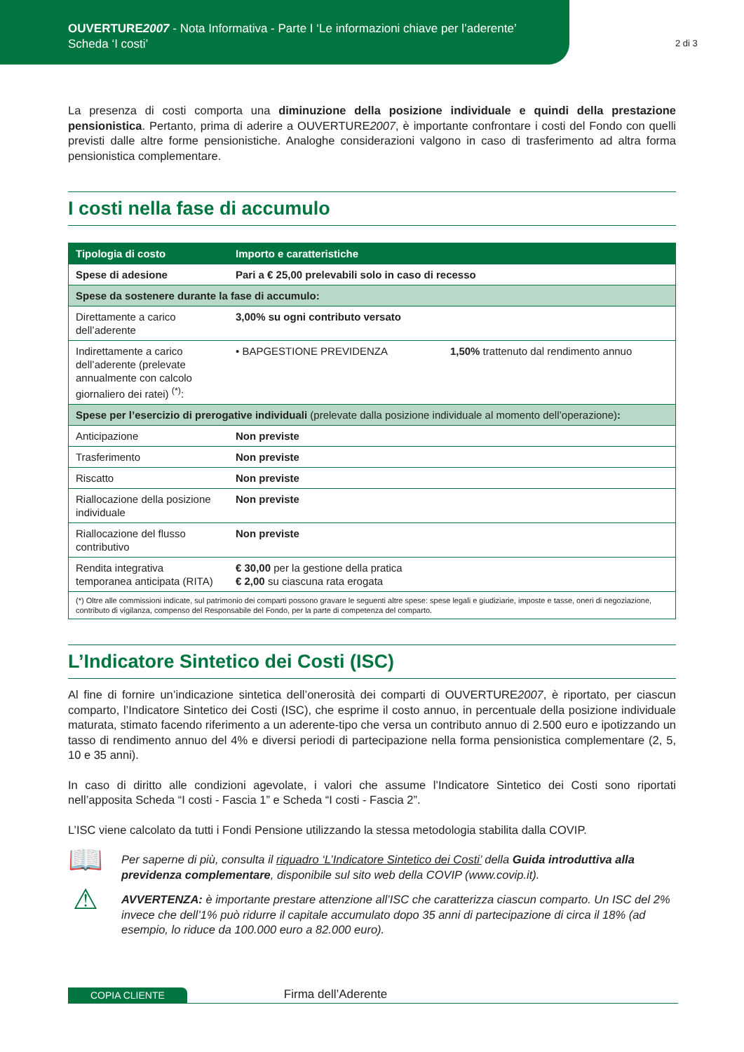OUVERTURE2007 - Nota Informativa - Parte I ‘Le informazioni chiave per l’aderente’
Scheda ‘I costi’
2 di 3
La presenza di costi comporta una diminuzione della posizione individuale e quindi della prestazione pensionistica. Pertanto, prima di aderire a OUVERTURE2007, è importante confrontare i costi del Fondo con quelli previsti dalle altre forme pensionistiche. Analoghe considerazioni valgono in caso di trasferimento ad altra forma pensionistica complementare.
I costi nella fase di accumulo
| Tipologia di costo | Importo e caratteristiche | |
| --- | --- | --- |
| Spese di adesione | Pari a € 25,00 prelevabili solo in caso di recesso | |
| Spese da sostenere durante la fase di accumulo: | | |
| Direttamente a carico dell’aderente | 3,00% su ogni contributo versato | |
| Indirettamente a carico dell’aderente (prelevate annualmente con calcolo giornaliero dei ratei) <sup>(*)</sup>: | • BAPGESTIONE PREVIDENZA | 1,50% trattenuto dal rendimento annuo |
| Spese per l’esercizio di prerogative individuali (prelevate dalla posizione individuale al momento dell’operazione) : | | |
| Anticipazione | Non previste | |
| Trasferimento | Non previste | |
| Riscatto | Non previste | |
| Riallocazione della posizione individuale | Non previste | |
| Riallocazione del flusso contributivo | Non previste | |
| Rendita integrativa temporanea anticipata (RITA) | € 30,00 per la gestione della pratica € 2,00 su ciascuna rata erogata | |
| (*) Oltre alle commissioni indicate, sul patrimonio dei comparti possono gravare le seguenti altre spese: spese legali e giudiziarie, imposte e tasse, oneri di negoziazione, contributo di vigilanza, compenso del Responsabile del Fondo, per la parte di competenza del comparto. | | |
L’Indicatore Sintetico dei Costi (ISC)
Al fine di fornire un’indicazione sintetica dell’onerosità dei comparti di OUVERTURE2007, è riportato, per ciascun comparto, l’Indicatore Sintetico dei Costi (ISC), che esprime il costo annuo, in percentuale della posizione individuale maturata, stimato facendo riferimento a un aderente-tipo che versa un contributo annuo di 2.500 euro e ipotizzando un tasso di rendimento annuo del 4% e diversi periodi di partecipazione nella forma pensionistica complementare (2, 5, 10 e 35 anni).
In caso di diritto alle condizioni agevolate, i valori che assume l’Indicatore Sintetico dei Costi sono riportati nell’apposita Scheda “I costi - Fascia 1” e Scheda “I costi - Fascia 2”.
L’ISC viene calcolato da tutti i Fondi Pensione utilizzando la stessa metodologia stabilita dalla COVIP.
📖
Per saperne di più, consulta il riquadro ‘L’Indicatore Sintetico dei Costi’ della Guida introduttiva alla previdenza complementare, disponibile sul sito web della COVIP (www.covip.it).
⚠
AVVERTENZA: è importante prestare attenzione all’ISC che caratterizza ciascun comparto. Un ISC del 2% invece che dell’1% può ridurre il capitale accumulato dopo 35 anni di partecipazione di circa il 18% (ad esempio, lo riduce da 100.000 euro a 82.000 euro).
COPIA CLIENTE
Firma dell’Aderente